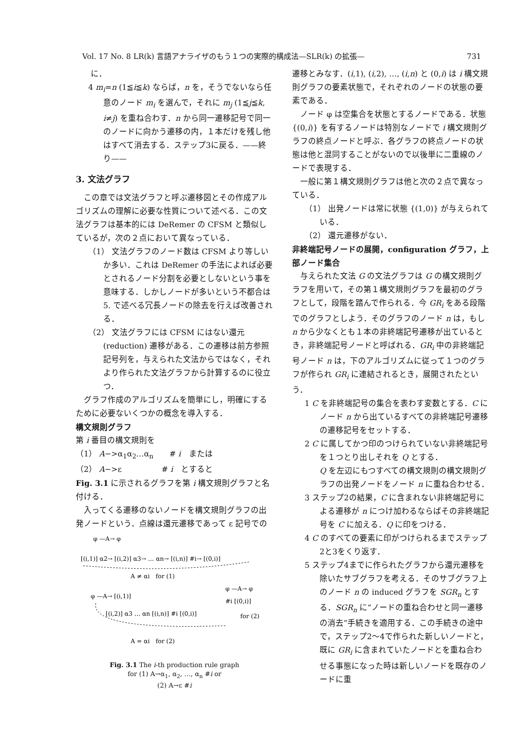Vol. 17 No. 8 LR(k) 言語アナライザのもう１つの実際的構成法—SLR(k) の拡張— 731
に．
4 m<sub>i</sub>=n (1≦i≦k) ならば，n を，そうでないなら任意のノード m<sub>i</sub> を選んで，それに m<sub>j</sub> (1≦j≦k, i≠j) を重ね合わす．n から同一遷移記号で同一のノードに向かう遷移の内，１本だけを残し他はすべて消去する．ステップ3に戻る．——終り——
3. 文法グラフ
　この章では文法グラフと呼ぶ遷移図とその作成アルゴリズムの理解に必要な性質について述べる．この文法グラフは基本的には DeRemer の CFSM と類似しているが，次の２点において異なっている．
（1） 文法グラフのノード数は CFSM より等しいか多い．これは DeRemer の手法によれば必要とされるノード分割を必要としないという事を意味する．しかしノードが多いという不都合は 5. で述べる冗長ノードの除去を行えば改善される．
（2） 文法グラフには CFSM にはない還元 (reduction) 遷移がある．この遷移は前方参照記号列を，与えられた文法からではなく，それより作られた文法グラフから計算するのに役立つ．
　グラフ作成のアルゴリズムを簡単にし，明確にするために必要ないくつかの概念を導入する．
構文規則グラフ
第 i 番目の構文規則を
（1） A−>α<sub>1</sub>α<sub>2</sub>…α<sub>n</sub>　　# i　または
（2） A−>ε　　　　　# i　とすると
Fig. 3.1 に示されるグラフを第 i 構文規則グラフと名付ける．
　入ってくる遷移のないノードを構文規則グラフの出発ノードという．点線は還元遷移であって ε 記号での
φ —A→ φ
[(i,1)] α2→ [(i,2)] α3→ … αn→ [(i,n)] #i→ [(0,i)]
A ≠ αi　for (1)
φ —A→ [(i,1)]
φ —A→ φ
#i [(0,i)]
[(i,2)] α3 … αn [(i,n)] #i [(0,i)]
for (2)
A = αi　for (2)
Fig. 3.1 The i-th production rule graph
for (1) A→α<sub>1</sub>, α<sub>2</sub>, …, α<sub>n</sub> #i or
(2) A→ε #i
遷移とみなす．(i,1), (i,2), …, (i,n) と (0,i) は i 構文規則グラフの要素状態で，それぞれのノードの状態の要素である．
　ノード φ は空集合を状態とするノードである．状態 {(0,i)} を有するノードは特別なノードで i 構文規則グラフの終点ノードと呼ぶ．各グラフの終点ノードの状態は他と混同することがないので以後単に二重線のノードで表現する．
　一般に第１構文規則グラフは他と次の２点で異なっている．
（1） 出発ノードは常に状態 {(1,0)} が与えられている．
（2） 還元遷移がない．
非終端記号ノードの展開，configuration グラフ，上部ノード集合
　与えられた文法 G の文法グラフは G の構文規則グラフを用いて，その第１構文規則グラフを最初のグラフとして，段階を踏んで作られる．今 GR<sub>i</sub> をある段階でのグラフとしよう．そのグラフのノード n は，もし n から少なくとも１本の非終端記号遷移が出ているとき，非終端記号ノードと呼ばれる．GR<sub>i</sub> 中の非終端記号ノード n は，下のアルゴリズムに従って１つのグラフが作られ GR<sub>i</sub> に連結されるとき，展開されたという．
1 C を非終端記号の集合を表わす変数とする．C にノード n から出ているすべての非終端記号遷移の遷移記号をセットする．
2 C に属してかつ印のつけられていない非終端記号を１つとり出しそれを Q とする．
Q を左辺にもつすべての構文規則の構文規則グラフの出発ノードをノード n に重ね合わせる．
3 ステップ2の結果，C に含まれない非終端記号による遷移が n につけ加わるならばその非終端記号を C に加える．Q に印をつける．
4 C のすべての要素に印がつけられるまでステップ2と3をくり返す．
5 ステップ4までに作られたグラフから還元遷移を除いたサブグラフを考える．そのサブグラフ上のノード n の induced グラフを SGR<sub>n</sub> とする．SGR<sub>n</sub> に“ノードの重ね合わせと同一遷移の消去”手続きを適用する．この手続きの途中で，ステップ2〜4で作られた新しいノードと，既に GR<sub>i</sub> に含まれていたノードとを重ね合わせる事態になった時は新しいノードを既存のノードに重